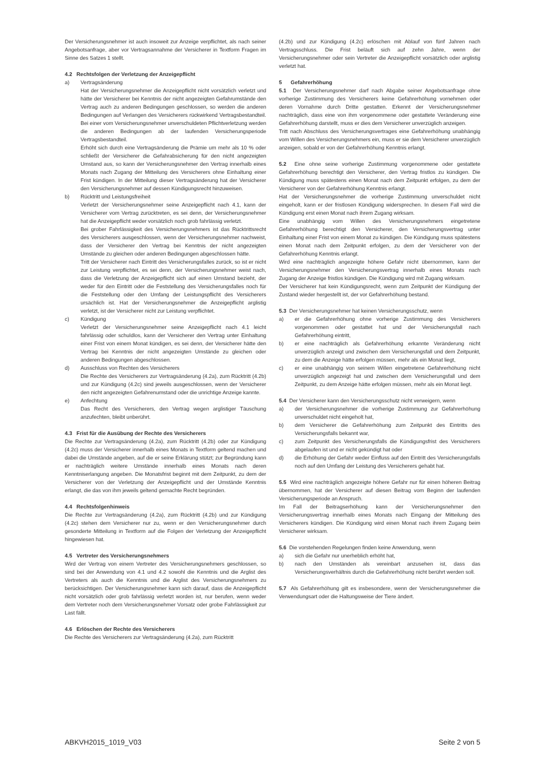Der Versicherungsnehmer ist auch insoweit zur Anzeige verpflichtet, als nach seiner Angebotsanfrage, aber vor Vertragsannahme der Versicherer in Textform Fragen im Sinne des Satzes 1 stellt.
4.2 Rechtsfolgen der Verletzung der Anzeigepflicht
a) Vertragsänderung
Hat der Versicherungsnehmer die Anzeigepflicht nicht vorsätzlich verletzt und hätte der Versicherer bei Kenntnis der nicht angezeigten Gefahrumstände den Vertrag auch zu anderen Bedingungen geschlossen, so werden die anderen Bedingungen auf Verlangen des Versicherers rückwirkend Vertragsbestandteil. Bei einer vom Versicherungsnehmer unverschuldeten Pflichtverletzung werden die anderen Bedingungen ab der laufenden Versicherungsperiode Vertragsbestandteil.
Erhöht sich durch eine Vertragsänderung die Prämie um mehr als 10 % oder schließt der Versicherer die Gefahrabsicherung für den nicht angezeigten Umstand aus, so kann der Versicherungsnehmer den Vertrag innerhalb eines Monats nach Zugang der Mitteilung des Versicherers ohne Einhaltung einer Frist kündigen. In der Mitteilung dieser Vertragsänderung hat der Versicherer den Versicherungsnehmer auf dessen Kündigungsrecht hinzuweisen.
b) Rücktritt und Leistungsfreiheit
Verletzt der Versicherungsnehmer seine Anzeigepflicht nach 4.1, kann der Versicherer vom Vertrag zurücktreten, es sei denn, der Versicherungsnehmer hat die Anzeigepflicht weder vorsätzlich noch grob fahrlässig verletzt.
Bei grober Fahrlässigkeit des Versicherungsnehmers ist das Rücktrittsrecht des Versicherers ausgeschlossen, wenn der Versicherungsnehmer nachweist, dass der Versicherer den Vertrag bei Kenntnis der nicht angezeigten Umstände zu gleichen oder anderen Bedingungen abgeschlossen hätte.
Tritt der Versicherer nach Eintritt des Versicherungsfalles zurück, so ist er nicht zur Leistung verpflichtet, es sei denn, der Versicherungsnehmer weist nach, dass die Verletzung der Anzeigepflicht sich auf einen Umstand bezieht, der weder für den Eintritt oder die Feststellung des Versicherungsfalles noch für die Feststellung oder den Umfang der Leistungspflicht des Versicherers ursächlich ist. Hat der Versicherungsnehmer die Anzeigepflicht arglistig verletzt, ist der Versicherer nicht zur Leistung verpflichtet.
c) Kündigung
Verletzt der Versicherungsnehmer seine Anzeigepflicht nach 4.1 leicht fahrlässig oder schuldlos, kann der Versicherer den Vertrag unter Einhaltung einer Frist von einem Monat kündigen, es sei denn, der Versicherer hätte den Vertrag bei Kenntnis der nicht angezeigten Umstände zu gleichen oder anderen Bedingungen abgeschlossen.
d) Ausschluss von Rechten des Versicherers
Die Rechte des Versicherers zur Vertragsänderung (4.2a), zum Rücktritt (4.2b) und zur Kündigung (4.2c) sind jeweils ausgeschlossen, wenn der Versicherer den nicht angezeigten Gefahrenumstand oder die unrichtige Anzeige kannte.
e) Anfechtung
Das Recht des Versicherers, den Vertrag wegen arglistiger Täuschung anzufechten, bleibt unberührt.
4.3 Frist für die Ausübung der Rechte des Versicherers
Die Rechte zur Vertragsänderung (4.2a), zum Rücktritt (4.2b) oder zur Kündigung (4.2c) muss der Versicherer innerhalb eines Monats in Textform geltend machen und dabei die Umstände angeben, auf die er seine Erklärung stützt; zur Begründung kann er nachträglich weitere Umstände innerhalb eines Monats nach deren Kenntniserlangung angeben. Die Monatsfrist beginnt mit dem Zeitpunkt, zu dem der Versicherer von der Verletzung der Anzeigepflicht und der Umstände Kenntnis erlangt, die das von ihm jeweils geltend gemachte Recht begründen.
4.4 Rechtsfolgenhinweis
Die Rechte zur Vertragsänderung (4.2a), zum Rücktritt (4.2b) und zur Kündigung (4.2c) stehen dem Versicherer nur zu, wenn er den Versicherungsnehmer durch gesonderte Mitteilung in Textform auf die Folgen der Verletzung der Anzeigepflicht hingewiesen hat.
4.5 Vertreter des Versicherungsnehmers
Wird der Vertrag von einem Vertreter des Versicherungsnehmers geschlossen, so sind bei der Anwendung von 4.1 und 4.2 sowohl die Kenntnis und die Arglist des Vertreters als auch die Kenntnis und die Arglist des Versicherungsnehmers zu berücksichtigen. Der Versicherungsnehmer kann sich darauf, dass die Anzeigepflicht nicht vorsätzlich oder grob fahrlässig verletzt worden ist, nur berufen, wenn weder dem Vertreter noch dem Versicherungsnehmer Vorsatz oder grobe Fahrlässigkeit zur Last fällt.
4.6 Erlöschen der Rechte des Versicherers
Die Rechte des Versicherers zur Vertragsänderung (4.2a), zum Rücktritt
(4.2b) und zur Kündigung (4.2c) erlöschen mit Ablauf von fünf Jahren nach Vertragsschluss. Die Frist beläuft sich auf zehn Jahre, wenn der Versicherungsnehmer oder sein Vertreter die Anzeigepflicht vorsätzlich oder arglistig verletzt hat.
5 Gefahrerhöhung
5.1 Der Versicherungsnehmer darf nach Abgabe seiner Angebotsanfrage ohne vorherige Zustimmung des Versicherers keine Gefahrerhöhung vornehmen oder deren Vornahme durch Dritte gestatten. Erkennt der Versicherungsnehmer nachträglich, dass eine von ihm vorgenommene oder gestattete Veränderung eine Gefahrerhöhung darstellt, muss er dies dem Versicherer unverzüglich anzeigen.
Tritt nach Abschluss des Versicherungsvertrages eine Gefahrerhöhung unabhängig vom Willen des Versicherungsnehmers ein, muss er sie dem Versicherer unverzüglich anzeigen, sobald er von der Gefahrerhöhung Kenntnis erlangt.
5.2 Eine ohne seine vorherige Zustimmung vorgenommene oder gestattete Gefahrerhöhung berechtigt den Versicherer, den Vertrag fristlos zu kündigen. Die Kündigung muss spätestens einen Monat nach dem Zeitpunkt erfolgen, zu dem der Versicherer von der Gefahrerhöhung Kenntnis erlangt.
Hat der Versicherungsnehmer die vorherige Zustimmung unverschuldet nicht eingeholt, kann er der fristlosen Kündigung widersprechen. In diesem Fall wird die Kündigung erst einen Monat nach ihrem Zugang wirksam.
Eine unabhängig vom Willen des Versicherungsnehmers eingetretene Gefahrerhöhung berechtigt den Versicherer, den Versicherungsvertrag unter Einhaltung einer Frist von einem Monat zu kündigen. Die Kündigung muss spätestens einen Monat nach dem Zeitpunkt erfolgen, zu dem der Versicherer von der Gefahrerhöhung Kenntnis erlangt.
Wird eine nachträglich angezeigte höhere Gefahr nicht übernommen, kann der Versicherungsnehmer den Versicherungsvertrag innerhalb eines Monats nach Zugang der Anzeige fristlos kündigen. Die Kündigung wird mit Zugang wirksam.
Der Versicherer hat kein Kündigungsrecht, wenn zum Zeitpunkt der Kündigung der Zustand wieder hergestellt ist, der vor Gefahrerhöhung bestand.
5.3 Der Versicherungsnehmer hat keinen Versicherungsschutz, wenn
a) er die Gefahrerhöhung ohne vorherige Zustimmung des Versicherers vorgenommen oder gestattet hat und der Versicherungsfall nach Gefahrerhöhung eintritt,
b) er eine nachträglich als Gefahrerhöhung erkannte Veränderung nicht unverzüglich anzeigt und zwischen dem Versicherungsfall und dem Zeitpunkt, zu dem die Anzeige hätte erfolgen müssen, mehr als ein Monat liegt,
c) er eine unabhängig von seinem Willen eingetretene Gefahrerhöhung nicht unverzüglich angezeigt hat und zwischen dem Versicherungsfall und dem Zeitpunkt, zu dem Anzeige hätte erfolgen müssen, mehr als ein Monat liegt.
5.4 Der Versicherer kann den Versicherungsschutz nicht verweigern, wenn
a) der Versicherungsnehmer die vorherige Zustimmung zur Gefahrerhöhung unverschuldet nicht eingeholt hat,
b) dem Versicherer die Gefahrerhöhung zum Zeitpunkt des Eintritts des Versicherungsfalls bekannt war,
c) zum Zeitpunkt des Versicherungsfalls die Kündigungsfrist des Versicherers abgelaufen ist und er nicht gekündigt hat oder
d) die Erhöhung der Gefahr weder Einfluss auf den Eintritt des Versicherungsfalls noch auf den Umfang der Leistung des Versicherers gehabt hat.
5.5 Wird eine nachträglich angezeigte höhere Gefahr nur für einen höheren Beitrag übernommen, hat der Versicherer auf diesen Beitrag vom Beginn der laufenden Versicherungsperiode an Anspruch.
Im Fall der Beitragserhöhung kann der Versicherungsnehmer den Versicherungsvertrag innerhalb eines Monats nach Eingang der Mitteilung des Versicherers kündigen. Die Kündigung wird einen Monat nach ihrem Zugang beim Versicherer wirksam.
5.6 Die vorstehenden Regelungen finden keine Anwendung, wenn
a) sich die Gefahr nur unerheblich erhöht hat,
b) nach den Umständen als vereinbart anzusehen ist, dass das Versicherungsverhältnis durch die Gefahrerhöhung nicht berührt werden soll.
5.7 Als Gefahrerhöhung gilt es insbesondere, wenn der Versicherungsnehmer die Verwendungsart oder die Haltungsweise der Tiere ändert.
ABKVH2015_1019_V03 Seite 2 von 5